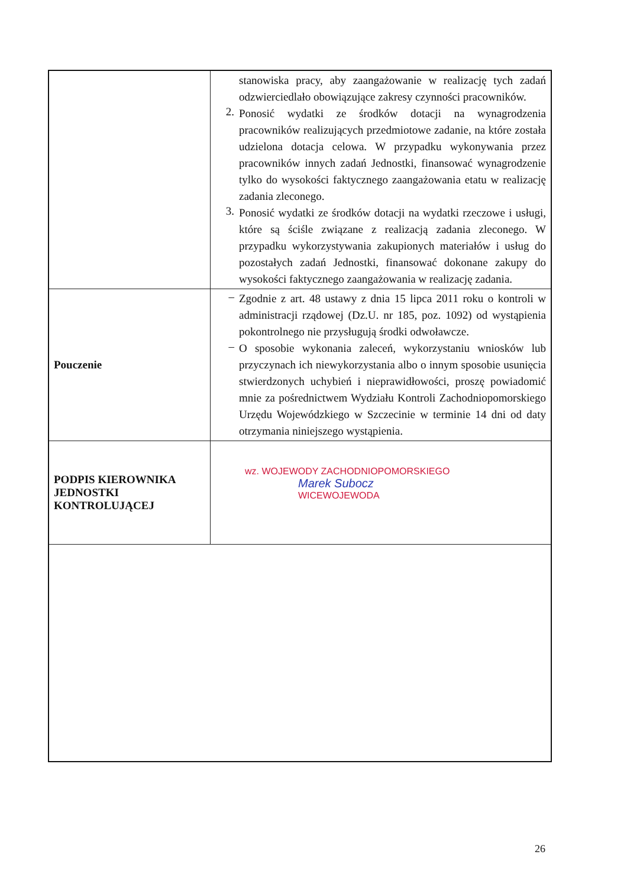| | stanowiska pracy, aby zaangażowanie w realizację tych zadań odzwierciedlało obowiązujące zakresy czynności pracowników. 2. Ponosić wydatki ze środków dotacji na wynagrodzenia pracowników realizujących przedmiotowe zadanie, na które została udzielona dotacja celowa. W przypadku wykonywania przez pracowników innych zadań Jednostki, finansować wynagrodzenie tylko do wysokości faktycznego zaangażowania etatu w realizację zadania zleconego. 3. Ponosić wydatki ze środków dotacji na wydatki rzeczowe i usługi, które są ściśle związane z realizacją zadania zleconego. W przypadku wykorzystywania zakupionych materiałów i usług do pozostałych zadań Jednostki, finansować dokonane zakupy do wysokości faktycznego zaangażowania w realizację zadania. |
| Pouczenie | – Zgodnie z art. 48 ustawy z dnia 15 lipca 2011 roku o kontroli w administracji rządowej (Dz.U. nr 185, poz. 1092) od wystąpienia pokontrolnego nie przysługują środki odwoławcze. – O sposobie wykonania zaleceń, wykorzystaniu wniosków lub przyczynach ich niewykorzystania albo o innym sposobie usunięcia stwierdzonych uchybień i nieprawidłowości, proszę powiadomić mnie za pośrednictwem Wydziału Kontroli Zachodniopomorskiego Urzędu Wojewódzkiego w Szczecinie w terminie 14 dni od daty otrzymania niniejszego wystąpienia. |
| PODPIS KIEROWNIKA JEDNOSTKI KONTROLUJĄCEJ | wz. WOJEWODY ZACHODNIOPOMORSKIEGO Marek Subocz WICEWOJEWODA |
26